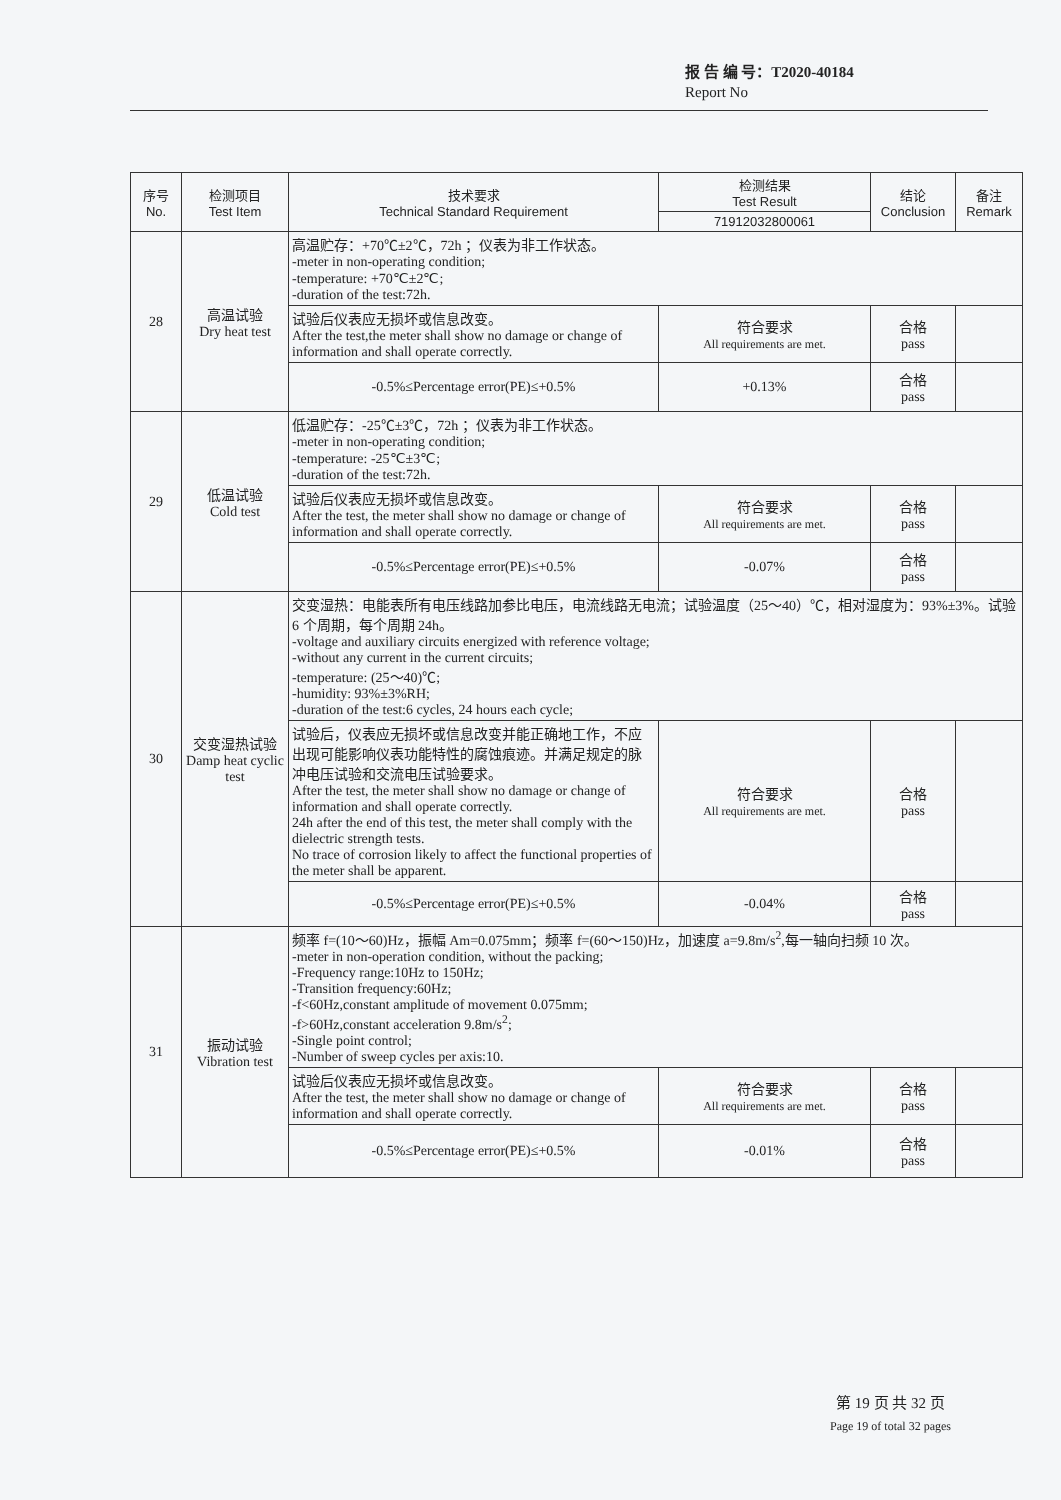报 告 编 号：T2020-40184
Report No
| 序号 No. | 检测项目 Test Item | 技术要求 Technical Standard Requirement | 检测结果 Test Result | 结论 Conclusion | 备注 Remark |
| --- | --- | --- | --- | --- | --- |
| | | | 71912032800061 | | |
| 28 | 高温试验 Dry heat test | 高温贮存：+70℃±2℃，72h ；仪表为非工作状态。 -meter in non-operating condition; -temperature: +70℃±2℃; -duration of the test:72h. | | | |
| | | 试验后仪表应无损坏或信息改变。 After the test,the meter shall show no damage or change of information and shall operate correctly. | 符合要求 All requirements are met. | 合格 pass | |
| | | -0.5%≤Percentage error(PE)≤+0.5% | +0.13% | 合格 pass | |
| 29 | 低温试验 Cold test | 低温贮存：-25℃±3℃，72h ；仪表为非工作状态。 -meter in non-operating condition; -temperature: -25℃±3℃; -duration of the test:72h. | | | |
| | | 试验后仪表应无损坏或信息改变。 After the test, the meter shall show no damage or change of information and shall operate correctly. | 符合要求 All requirements are met. | 合格 pass | |
| | | -0.5%≤Percentage error(PE)≤+0.5% | -0.07% | 合格 pass | |
| 30 | 交变湿热试验 Damp heat cyclic test | 交变湿热：电能表所有电压线路加参比电压，电流线路无电流；试验温度（25～40）℃，相对湿度为：93%±3%。试验 6 个周期，每个周期 24h。 -voltage and auxiliary circuits energized with reference voltage; -without any current in the current circuits; -temperature: (25～40)℃; -humidity: 93%±3%RH; -duration of the test:6 cycles, 24 hours each cycle; | | | |
| | | 试验后，仪表应无损坏或信息改变并能正确地工作，不应出现可能影响仪表功能特性的腐蚀痕迹。并满足规定的脉冲电压试验和交流电压试验要求。 After the test, the meter shall show no damage or change of information and shall operate correctly. 24h after the end of this test, the meter shall comply with the dielectric strength tests. No trace of corrosion likely to affect the functional properties of the meter shall be apparent. | 符合要求 All requirements are met. | 合格 pass | |
| | | -0.5%≤Percentage error(PE)≤+0.5% | -0.04% | 合格 pass | |
| 31 | 振动试验 Vibration test | 频率 f=(10～60)Hz，振幅 Am=0.075mm；频率 f=(60～150)Hz，加速度 a=9.8m/s<sup>2</sup>,每一轴向扫频 10 次。 -meter in non-operation condition, without the packing; -Frequency range:10Hz to 150Hz; -Transition frequency:60Hz; -f<60Hz,constant amplitude of movement 0.075mm; -f>60Hz,constant acceleration 9.8m/s<sup>2</sup>; -Single point control; -Number of sweep cycles per axis:10. | | | |
| | | 试验后仪表应无损坏或信息改变。 After the test, the meter shall show no damage or change of information and shall operate correctly. | 符合要求 All requirements are met. | 合格 pass | |
| | | -0.5%≤Percentage error(PE)≤+0.5% | -0.01% | 合格 pass | |
第 19 页 共 32 页
Page 19 of total 32 pages